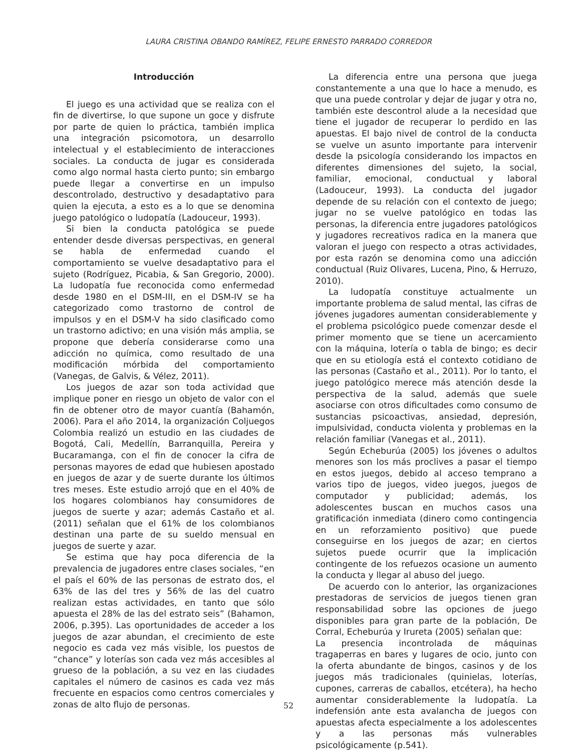LAURA CRISTINA OBANDO RAMÍREZ, FELIPE ERNESTO PARRADO CORREDOR
Introducción
El juego es una actividad que se realiza con el fin de divertirse, lo que supone un goce y disfrute por parte de quien lo práctica, también implica una integración psicomotora, un desarrollo intelectual y el establecimiento de interacciones sociales. La conducta de jugar es considerada como algo normal hasta cierto punto; sin embargo puede llegar a convertirse en un impulso descontrolado, destructivo y desadaptativo para quien la ejecuta, a esto es a lo que se denomina juego patológico o ludopatía (Ladouceur, 1993).
Si bien la conducta patológica se puede entender desde diversas perspectivas, en general se habla de enfermedad cuando el comportamiento se vuelve desadaptativo para el sujeto (Rodríguez, Picabia, & San Gregorio, 2000). La ludopatía fue reconocida como enfermedad desde 1980 en el DSM-III, en el DSM-IV se ha categorizado como trastorno de control de impulsos y en el DSM-V ha sido clasificado como un trastorno adictivo; en una visión más amplia, se propone que debería considerarse como una adicción no química, como resultado de una modificación mórbida del comportamiento (Vanegas, de Galvis, & Vélez, 2011).
Los juegos de azar son toda actividad que implique poner en riesgo un objeto de valor con el fin de obtener otro de mayor cuantía (Bahamón, 2006). Para el año 2014, la organización Coljuegos Colombia realizó un estudio en las ciudades de Bogotá, Cali, Medellín, Barranquilla, Pereira y Bucaramanga, con el fin de conocer la cifra de personas mayores de edad que hubiesen apostado en juegos de azar y de suerte durante los últimos tres meses. Este estudio arrojó que en el 40% de los hogares colombianos hay consumidores de juegos de suerte y azar; además Castaño et al. (2011) señalan que el 61% de los colombianos destinan una parte de su sueldo mensual en juegos de suerte y azar.
Se estima que hay poca diferencia de la prevalencia de jugadores entre clases sociales, “en el país el 60% de las personas de estrato dos, el 63% de las del tres y 56% de las del cuatro realizan estas actividades, en tanto que sólo apuesta el 28% de las del estrato seis” (Bahamon, 2006, p.395). Las oportunidades de acceder a los juegos de azar abundan, el crecimiento de este negocio es cada vez más visible, los puestos de “chance” y loterías son cada vez más accesibles al grueso de la población, a su vez en las ciudades capitales el número de casinos es cada vez más frecuente en espacios como centros comerciales y zonas de alto flujo de personas.
La diferencia entre una persona que juega constantemente a una que lo hace a menudo, es que una puede controlar y dejar de jugar y otra no, también este descontrol alude a la necesidad que tiene el jugador de recuperar lo perdido en las apuestas. El bajo nivel de control de la conducta se vuelve un asunto importante para intervenir desde la psicología considerando los impactos en diferentes dimensiones del sujeto, la social, familiar, emocional, conductual y laboral (Ladouceur, 1993). La conducta del jugador depende de su relación con el contexto de juego; jugar no se vuelve patológico en todas las personas, la diferencia entre jugadores patológicos y jugadores recreativos radica en la manera que valoran el juego con respecto a otras actividades, por esta razón se denomina como una adicción conductual (Ruiz Olivares, Lucena, Pino, & Herruzo, 2010).
La ludopatía constituye actualmente un importante problema de salud mental, las cifras de jóvenes jugadores aumentan considerablemente y el problema psicológico puede comenzar desde el primer momento que se tiene un acercamiento con la máquina, lotería o tabla de bingo; es decir que en su etiología está el contexto cotidiano de las personas (Castaño et al., 2011). Por lo tanto, el juego patológico merece más atención desde la perspectiva de la salud, además que suele asociarse con otros dificultades como consumo de sustancias psicoactivas, ansiedad, depresión, impulsividad, conducta violenta y problemas en la relación familiar (Vanegas et al., 2011).
Según Echeburúa (2005) los jóvenes o adultos menores son los más proclives a pasar el tiempo en estos juegos, debido al acceso temprano a varios tipo de juegos, video juegos, juegos de computador y publicidad; además, los adolescentes buscan en muchos casos una gratificación inmediata (dinero como contingencia en un reforzamiento positivo) que puede conseguirse en los juegos de azar; en ciertos sujetos puede ocurrir que la implicación contingente de los refuezos ocasione un aumento la conducta y llegar al abuso del juego.
De acuerdo con lo anterior, las organizaciones prestadoras de servicios de juegos tienen gran responsabilidad sobre las opciones de juego disponibles para gran parte de la población, De Corral, Echeburúa y Irureta (2005) señalan que:
La presencia incontrolada de máquinas tragaperras en bares y lugares de ocio, junto con la oferta abundante de bingos, casinos y de los juegos más tradicionales (quinielas, loterías, cupones, carreras de caballos, etcétera), ha hecho aumentar considerablemente la ludopatía. La indefensión ante esta avalancha de juegos con apuestas afecta especialmente a los adolescentes y a las personas más vulnerables psicológicamente (p.541).
52